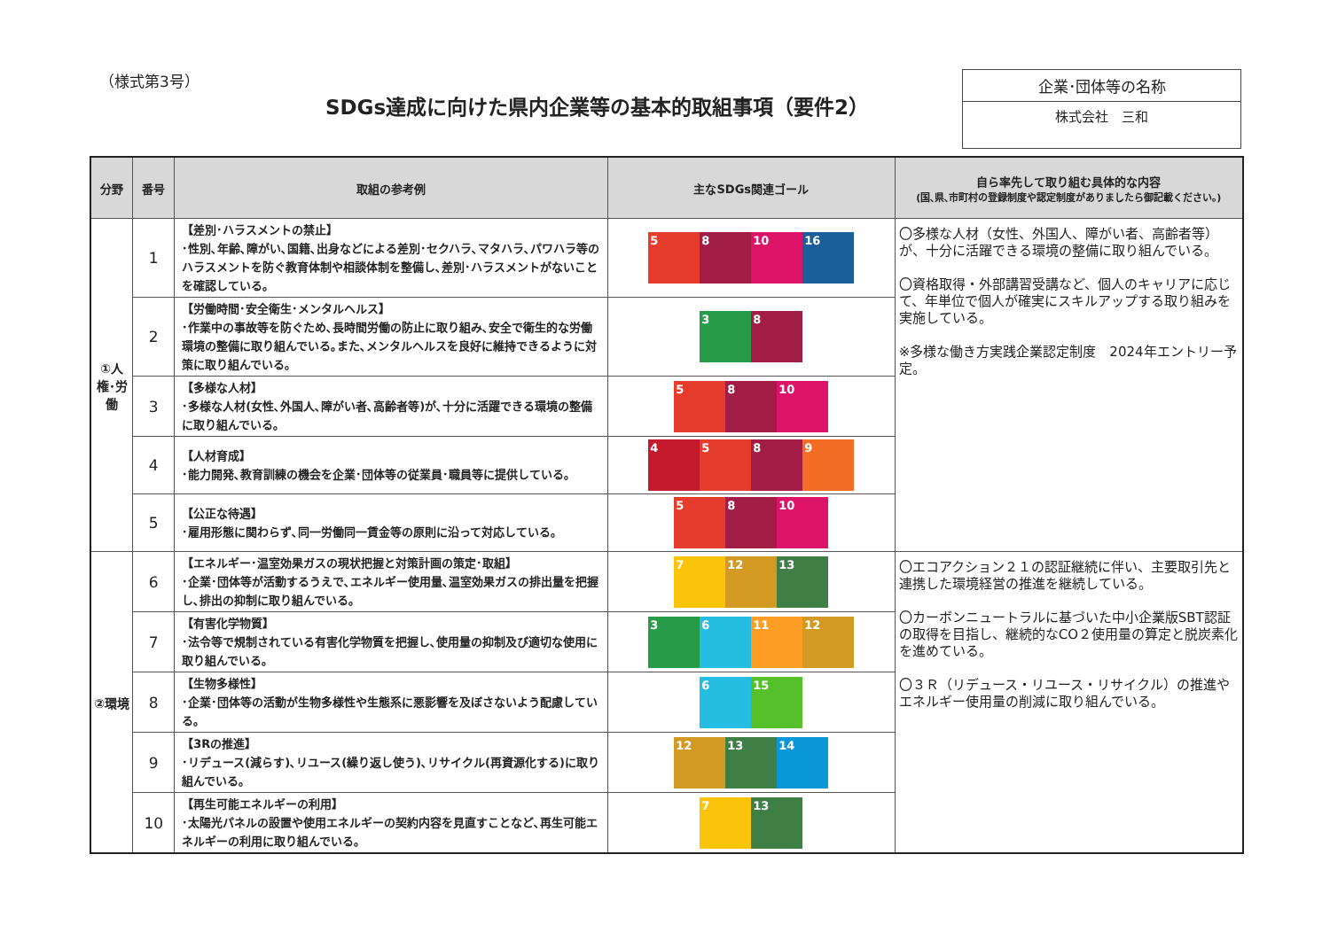（様式第3号）
SDGs達成に向けた県内企業等の基本的取組事項（要件2）
企業･団体等の名称
株式会社　三和
| 分野 | 番号 | 取組の参考例 | 主なSDGs関連ゴール | 自ら率先して取り組む具体的な内容 (国､県､市町村の登録制度や認定制度がありましたら御記載ください｡) |
| --- | --- | --- | --- | --- |
| ①人権･労働 | 1 | 【差別･ハラスメントの禁止】 ･性別､年齢､障がい､国籍､出身などによる差別･セクハラ､マタハラ､パワハラ等のハラスメントを防ぐ教育体制や相談体制を整備し､差別･ハラスメントがないことを確認している｡ | 5 8 10 16 | 〇多様な人材（女性、外国人、障がい者、高齢者等）が、十分に活躍できる環境の整備に取り組んでいる。 〇資格取得・外部講習受講など、個人のキャリアに応じて、年単位で個人が確実にスキルアップする取り組みを実施している。 ※多様な働き方実践企業認定制度 2024年エントリー予定。 |
| | 2 | 【労働時間･安全衛生･メンタルヘルス】 ･作業中の事故等を防ぐため､長時間労働の防止に取り組み､安全で衛生的な労働環境の整備に取り組んでいる｡また､メンタルヘルスを良好に維持できるように対策に取り組んでいる｡ | 3 8 | |
| | 3 | 【多様な人材】 ･多様な人材(女性､外国人､障がい者､高齢者等)が､十分に活躍できる環境の整備に取り組んでいる｡ | 5 8 10 | |
| | 4 | 【人材育成】 ･能力開発､教育訓練の機会を企業･団体等の従業員･職員等に提供している｡ | 4 5 8 9 | |
| | 5 | 【公正な待遇】 ･雇用形態に関わらず､同一労働同一賃金等の原則に沿って対応している｡ | 5 8 10 | |
| ②環境 | 6 | 【エネルギー･温室効果ガスの現状把握と対策計画の策定･取組】 ･企業･団体等が活動するうえで､エネルギー使用量､温室効果ガスの排出量を把握し､排出の抑制に取り組んでいる｡ | 7 12 13 | 〇エコアクション２１の認証継続に伴い、主要取引先と連携した環境経営の推進を継続している。 〇カーボンニュートラルに基づいた中小企業版SBT認証の取得を目指し、継続的なCO２使用量の算定と脱炭素化を進めている。 〇３Ｒ（リデュース・リユース・リサイクル）の推進やエネルギー使用量の削減に取り組んでいる。 |
| | 7 | 【有害化学物質】 ･法令等で規制されている有害化学物質を把握し､使用量の抑制及び適切な使用に取り組んでいる｡ | 3 6 11 12 | |
| | 8 | 【生物多様性】 ･企業･団体等の活動が生物多様性や生態系に悪影響を及ぼさないよう配慮している｡ | 6 15 | |
| | 9 | 【3Rの推進】 ･リデュース(減らす)､リユース(繰り返し使う)､リサイクル(再資源化する)に取り組んでいる｡ | 12 13 14 | |
| | 10 | 【再生可能エネルギーの利用】 ･太陽光パネルの設置や使用エネルギーの契約内容を見直すことなど､再生可能エネルギーの利用に取り組んでいる｡ | 7 13 | |